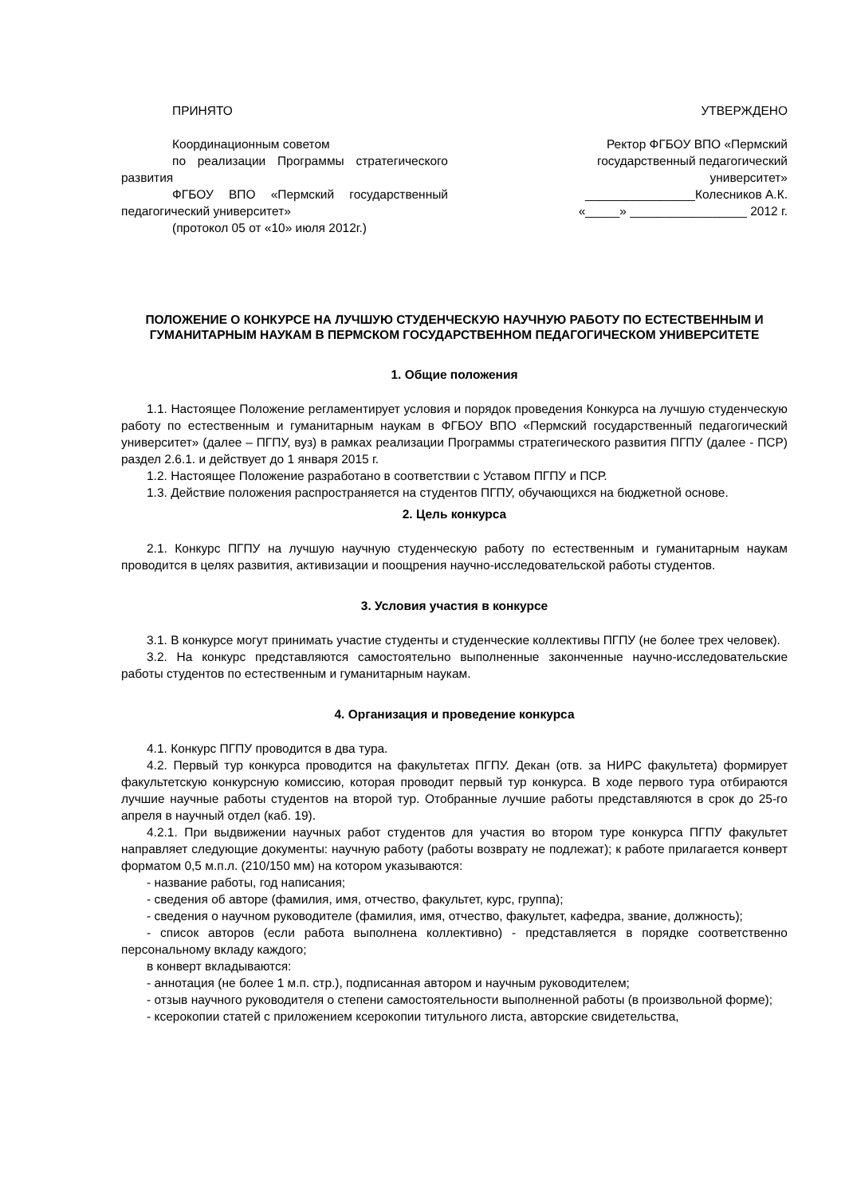ПРИНЯТО
Координационным советом
по реализации Программы стратегического развития
ФГБОУ ВПО «Пермский государственный педагогический университет»
(протокол 05 от «10» июля 2012г.)
УТВЕРЖДЕНО
Ректор ФГБОУ ВПО «Пермский государственный педагогический университет»
________________Колесников А.К.
«_____» _________________ 2012 г.
ПОЛОЖЕНИЕ О КОНКУРСЕ НА ЛУЧШУЮ СТУДЕНЧЕСКУЮ НАУЧНУЮ РАБОТУ ПО ЕСТЕСТВЕННЫМ И ГУМАНИТАРНЫМ НАУКАМ В ПЕРМСКОМ ГОСУДАРСТВЕННОМ ПЕДАГОГИЧЕСКОМ УНИВЕРСИТЕТЕ
1. Общие положения
1.1. Настоящее Положение регламентирует условия и порядок проведения Конкурса на лучшую студенческую работу по естественным и гуманитарным наукам в ФГБОУ ВПО «Пермский государственный педагогический университет» (далее – ПГПУ, вуз) в рамках реализации Программы стратегического развития ПГПУ (далее - ПСР) раздел 2.6.1. и действует до 1 января 2015 г.
1.2. Настоящее Положение разработано в соответствии с Уставом ПГПУ и ПСР.
1.3. Действие положения распространяется на студентов ПГПУ, обучающихся на бюджетной основе.
2. Цель конкурса
2.1. Конкурс ПГПУ на лучшую научную студенческую работу по естественным и гуманитарным наукам проводится в целях развития, активизации и поощрения научно-исследовательской работы студентов.
3. Условия участия в конкурсе
3.1. В конкурсе могут принимать участие студенты и студенческие коллективы ПГПУ (не более трех человек).
3.2. На конкурс представляются самостоятельно выполненные законченные научно-исследовательские работы студентов по естественным и гуманитарным наукам.
4. Организация и проведение конкурса
4.1. Конкурс ПГПУ проводится в два тура.
4.2. Первый тур конкурса проводится на факультетах ПГПУ. Декан (отв. за НИРС факультета) формирует факультетскую конкурсную комиссию, которая проводит первый тур конкурса. В ходе первого тура отбираются лучшие научные работы студентов на второй тур. Отобранные лучшие работы представляются в срок до 25-го апреля в научный отдел (каб. 19).
4.2.1. При выдвижении научных работ студентов для участия во втором туре конкурса ПГПУ факультет направляет следующие документы: научную работу (работы возврату не подлежат); к работе прилагается конверт форматом 0,5 м.п.л. (210/150 мм) на котором указываются:
- название работы, год написания;
- сведения об авторе (фамилия, имя, отчество, факультет, курс, группа);
- сведения о научном руководителе (фамилия, имя, отчество, факультет, кафедра, звание, должность);
- список авторов (если работа выполнена коллективно) - представляется в порядке соответственно персональному вкладу каждого;
в конверт вкладываются:
- аннотация (не более 1 м.п. стр.), подписанная автором и научным руководителем;
- отзыв научного руководителя о степени самостоятельности выполненной работы (в произвольной форме);
- ксерокопии статей с приложением ксерокопии титульного листа, авторские свидетельства,